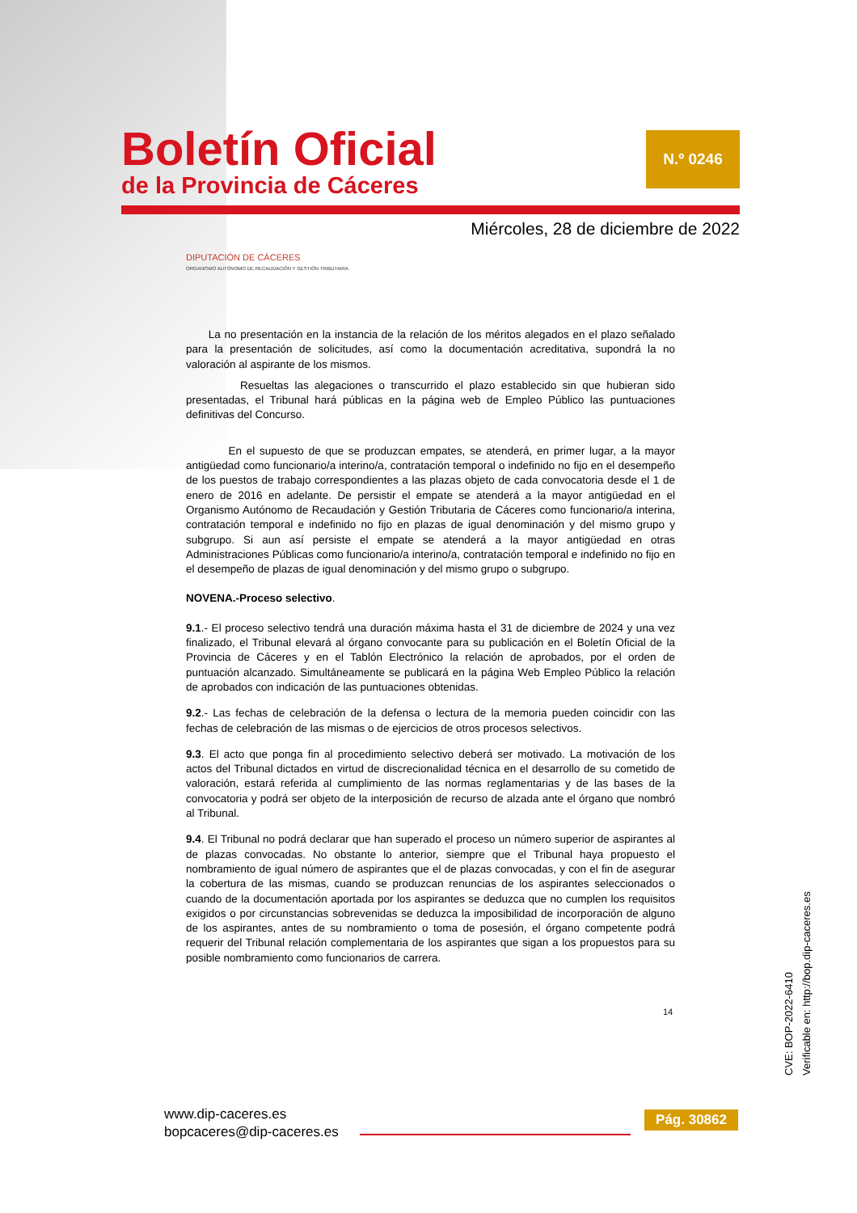N.º 0246
Boletín Oficial
de la Provincia de Cáceres
Miércoles, 28 de diciembre de 2022
DIPUTACIÓN DE CÁCERES
ORGANISMO AUTÓNOMO DE RECAUDACIÓN Y GESTIÓN TRIBUTARIA
La no presentación en la instancia de la relación de los méritos alegados en el plazo señalado para la presentación de solicitudes, así como la documentación acreditativa, supondrá la no valoración al aspirante de los mismos.
Resueltas las alegaciones o transcurrido el plazo establecido sin que hubieran sido presentadas, el Tribunal hará públicas en la página web de Empleo Público las puntuaciones definitivas del Concurso.
En el supuesto de que se produzcan empates, se atenderá, en primer lugar, a la mayor antigüedad como funcionario/a interino/a, contratación temporal o indefinido no fijo en el desempeño de los puestos de trabajo correspondientes a las plazas objeto de cada convocatoria desde el 1 de enero de 2016 en adelante. De persistir el empate se atenderá a la mayor antigüedad en el Organismo Autónomo de Recaudación y Gestión Tributaria de Cáceres como funcionario/a interina, contratación temporal e indefinido no fijo en plazas de igual denominación y del mismo grupo y subgrupo. Si aun así persiste el empate se atenderá a la mayor antigüedad en otras Administraciones Públicas como funcionario/a interino/a, contratación temporal e indefinido no fijo en el desempeño de plazas de igual denominación y del mismo grupo o subgrupo.
NOVENA.-Proceso selectivo.
9.1.- El proceso selectivo tendrá una duración máxima hasta el 31 de diciembre de 2024 y una vez finalizado, el Tribunal elevará al órgano convocante para su publicación en el Boletín Oficial de la Provincia de Cáceres y en el Tablón Electrónico la relación de aprobados, por el orden de puntuación alcanzado. Simultáneamente se publicará en la página Web Empleo Público la relación de aprobados con indicación de las puntuaciones obtenidas.
9.2.- Las fechas de celebración de la defensa o lectura de la memoria pueden coincidir con las fechas de celebración de las mismas o de ejercicios de otros procesos selectivos.
9.3. El acto que ponga fin al procedimiento selectivo deberá ser motivado. La motivación de los actos del Tribunal dictados en virtud de discrecionalidad técnica en el desarrollo de su cometido de valoración, estará referida al cumplimiento de las normas reglamentarias y de las bases de la convocatoria y podrá ser objeto de la interposición de recurso de alzada ante el órgano que nombró al Tribunal.
9.4. El Tribunal no podrá declarar que han superado el proceso un número superior de aspirantes al de plazas convocadas. No obstante lo anterior, siempre que el Tribunal haya propuesto el nombramiento de igual número de aspirantes que el de plazas convocadas, y con el fin de asegurar la cobertura de las mismas, cuando se produzcan renuncias de los aspirantes seleccionados o cuando de la documentación aportada por los aspirantes se deduzca que no cumplen los requisitos exigidos o por circunstancias sobrevenidas se deduzca la imposibilidad de incorporación de alguno de los aspirantes, antes de su nombramiento o toma de posesión, el órgano competente podrá requerir del Tribunal relación complementaria de los aspirantes que sigan a los propuestos para su posible nombramiento como funcionarios de carrera.
14
CVE: BOP-2022-6410
Verificable en: http://bop.dip-caceres.es
www.dip-caceres.es
bopcaceres@dip-caceres.es
Pág. 30862